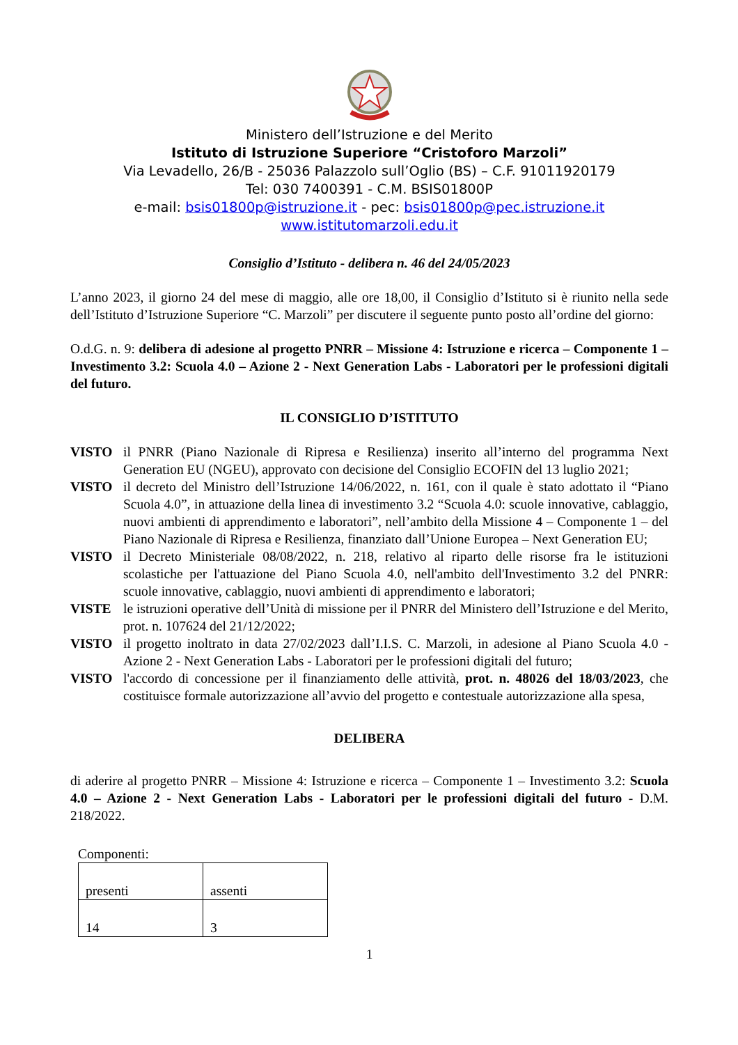Ministero dell’Istruzione e del Merito
Istituto di Istruzione Superiore “Cristoforo Marzoli”
Via Levadello, 26/B - 25036 Palazzolo sull’Oglio (BS) – C.F. 91011920179
Tel: 030 7400391 - C.M. BSIS01800P
e-mail: bsis01800p@istruzione.it - pec: bsis01800p@pec.istruzione.it
www.istitutomarzoli.edu.it
Consiglio d’Istituto - delibera n. 46 del 24/05/2023
L’anno 2023, il giorno 24 del mese di maggio, alle ore 18,00, il Consiglio d’Istituto si è riunito nella sede dell’Istituto d’Istruzione Superiore “C. Marzoli” per discutere il seguente punto posto all’ordine del giorno:
O.d.G. n. 9: delibera di adesione al progetto PNRR – Missione 4: Istruzione e ricerca – Componente 1 – Investimento 3.2: Scuola 4.0 – Azione 2 - Next Generation Labs - Laboratori per le professioni digitali del futuro.
IL CONSIGLIO D’ISTITUTO
| VISTO | il PNRR (Piano Nazionale di Ripresa e Resilienza) inserito all’interno del programma Next Generation EU (NGEU), approvato con decisione del Consiglio ECOFIN del 13 luglio 2021; |
| VISTO | il decreto del Ministro dell’Istruzione 14/06/2022, n. 161, con il quale è stato adottato il “Piano Scuola 4.0”, in attuazione della linea di investimento 3.2 “Scuola 4.0: scuole innovative, cablaggio, nuovi ambienti di apprendimento e laboratori”, nell’ambito della Missione 4 – Componente 1 – del Piano Nazionale di Ripresa e Resilienza, finanziato dall’Unione Europea – Next Generation EU; |
| VISTO | il Decreto Ministeriale 08/08/2022, n. 218, relativo al riparto delle risorse fra le istituzioni scolastiche per l'attuazione del Piano Scuola 4.0, nell'ambito dell'Investimento 3.2 del PNRR: scuole innovative, cablaggio, nuovi ambienti di apprendimento e laboratori; |
| VISTE | le istruzioni operative dell’Unità di missione per il PNRR del Ministero dell’Istruzione e del Merito, prot. n. 107624 del 21/12/2022; |
| VISTO | il progetto inoltrato in data 27/02/2023 dall’I.I.S. C. Marzoli, in adesione al Piano Scuola 4.0 - Azione 2 - Next Generation Labs - Laboratori per le professioni digitali del futuro; |
| VISTO | l'accordo di concessione per il finanziamento delle attività, prot. n. 48026 del 18/03/2023 , che costituisce formale autorizzazione all’avvio del progetto e contestuale autorizzazione alla spesa, |
DELIBERA
di aderire al progetto PNRR – Missione 4: Istruzione e ricerca – Componente 1 – Investimento 3.2: Scuola 4.0 – Azione 2 - Next Generation Labs - Laboratori per le professioni digitali del futuro - D.M. 218/2022.
Componenti:
| presenti | assenti |
| 14 | 3 |
1